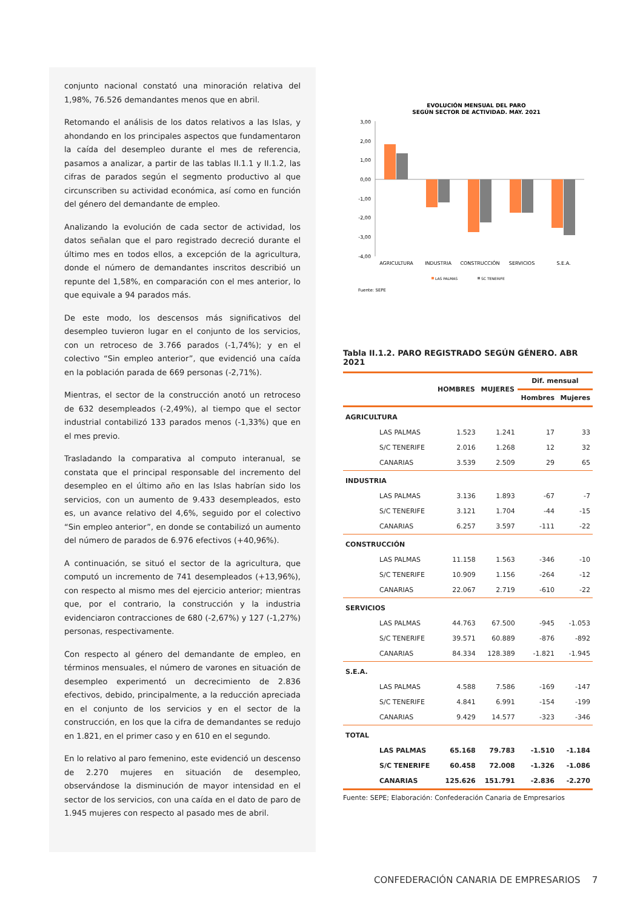conjunto nacional constató una minoración relativa del 1,98%, 76.526 demandantes menos que en abril.
Retomando el análisis de los datos relativos a las Islas, y ahondando en los principales aspectos que fundamentaron la caída del desempleo durante el mes de referencia, pasamos a analizar, a partir de las tablas II.1.1 y II.1.2, las cifras de parados según el segmento productivo al que circunscriben su actividad económica, así como en función del género del demandante de empleo.
Analizando la evolución de cada sector de actividad, los datos señalan que el paro registrado decreció durante el último mes en todos ellos, a excepción de la agricultura, donde el número de demandantes inscritos describió un repunte del 1,58%, en comparación con el mes anterior, lo que equivale a 94 parados más.
De este modo, los descensos más significativos del desempleo tuvieron lugar en el conjunto de los servicios, con un retroceso de 3.766 parados (-1,74%); y en el colectivo “Sin empleo anterior”, que evidenció una caída en la población parada de 669 personas (-2,71%).
Mientras, el sector de la construcción anotó un retroceso de 632 desempleados (-2,49%), al tiempo que el sector industrial contabilizó 133 parados menos (-1,33%) que en el mes previo.
Trasladando la comparativa al computo interanual, se constata que el principal responsable del incremento del desempleo en el último año en las Islas habrían sido los servicios, con un aumento de 9.433 desempleados, esto es, un avance relativo del 4,6%, seguido por el colectivo “Sin empleo anterior”, en donde se contabilizó un aumento del número de parados de 6.976 efectivos (+40,96%).
A continuación, se situó el sector de la agricultura, que computó un incremento de 741 desempleados (+13,96%), con respecto al mismo mes del ejercicio anterior; mientras que, por el contrario, la construcción y la industria evidenciaron contracciones de 680 (-2,67%) y 127 (-1,27%) personas, respectivamente.
Con respecto al género del demandante de empleo, en términos mensuales, el número de varones en situación de desempleo experimentó un decrecimiento de 2.836 efectivos, debido, principalmente, a la reducción apreciada en el conjunto de los servicios y en el sector de la construcción, en los que la cifra de demandantes se redujo en 1.821, en el primer caso y en 610 en el segundo.
En lo relativo al paro femenino, este evidenció un descenso de 2.270 mujeres en situación de desempleo, observándose la disminución de mayor intensidad en el sector de los servicios, con una caída en el dato de paro de 1.945 mujeres con respecto al pasado mes de abril.
EVOLUCIÓN MENSUAL DEL PARO
SEGÚN SECTOR DE ACTIVIDAD. MAY. 2021
3,00
2,00
1,00
0,00
-1,00
-2,00
-3,00
-4,00
AGRICULTURA
INDUSTRIA
CONSTRUCCIÓN
SERVICIOS
S.E.A.
LAS PALMAS
SC TENERIFE
Fuente: SEPE
Tabla II.1.2. PARO REGISTRADO SEGÚN GÉNERO. ABR 2021
| | HOMBRES | MUJERES | Dif. mensual | |
| --- | --- | --- | --- | --- |
| | | | Hombres | Mujeres |
| AGRICULTURA | | | | |
| LAS PALMAS | 1.523 | 1.241 | 17 | 33 |
| S/C TENERIFE | 2.016 | 1.268 | 12 | 32 |
| CANARIAS | 3.539 | 2.509 | 29 | 65 |
| INDUSTRIA | | | | |
| LAS PALMAS | 3.136 | 1.893 | -67 | -7 |
| S/C TENERIFE | 3.121 | 1.704 | -44 | -15 |
| CANARIAS | 6.257 | 3.597 | -111 | -22 |
| CONSTRUCCIÓN | | | | |
| LAS PALMAS | 11.158 | 1.563 | -346 | -10 |
| S/C TENERIFE | 10.909 | 1.156 | -264 | -12 |
| CANARIAS | 22.067 | 2.719 | -610 | -22 |
| SERVICIOS | | | | |
| LAS PALMAS | 44.763 | 67.500 | -945 | -1.053 |
| S/C TENERIFE | 39.571 | 60.889 | -876 | -892 |
| CANARIAS | 84.334 | 128.389 | -1.821 | -1.945 |
| S.E.A. | | | | |
| LAS PALMAS | 4.588 | 7.586 | -169 | -147 |
| S/C TENERIFE | 4.841 | 6.991 | -154 | -199 |
| CANARIAS | 9.429 | 14.577 | -323 | -346 |
| TOTAL | | | | |
| LAS PALMAS | 65.168 | 79.783 | -1.510 | -1.184 |
| S/C TENERIFE | 60.458 | 72.008 | -1.326 | -1.086 |
| CANARIAS | 125.626 | 151.791 | -2.836 | -2.270 |
Fuente: SEPE; Elaboración: Confederación Canaria de Empresarios
CONFEDERACIÓN CANARIA DE EMPRESARIOS 7